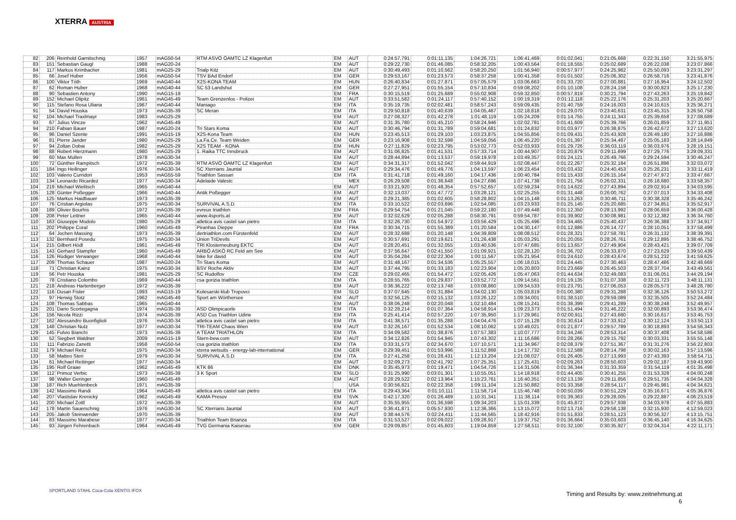XTERRA AUSTRIA
| 82 | 206 | Reinhold Garnitschnig | 1957 | mAG50-54 | RTM ASVÖ ÖAMTC LZ Klagenfurt | EM | AUT | 0:24:57,791 | 0:01:11,135 | 1:04:26,721 | 1:06:41,469 | 0:01:02,041 | 0:21:05,668 | 0:22:31,150 | 3:21:55,975 |
| 83 | 151 | Sebastian Gaugl | 1988 | mAG20-24 | | EM | AUT | 0:29:22,730 | 0:01:46,085 | 0:58:32,205 | 1:00:43,564 | 0:01:18,555 | 0:25:02,689 | 0:26:22,038 | 3:23:07,866 |
| 84 | 117 | Markus Krimbacher | 1981 | mAG25-29 | Trialp Kitz | EM | AUT | 0:30:49,493 | 0:01:10,562 | 0:58:20,250 | 1:01:56,940 | 0:00:57,977 | 0:24:25,982 | 0:25:50,093 | 3:23:31,297 |
| 85 | 66 | Josef Huber | 1956 | mAG50-54 | TSV BAd Endorf | EM | GER | 0:29:53,167 | 0:01:23,573 | 0:58:37,258 | 1:00:41,358 | 0:01:01,502 | 0:25:06,302 | 0:26:58,716 | 3:23:41,876 |
| 86 | 100 | Viktor Tóth | 1969 | mAG40-44 | X2S-KONA TEAM | EM | HUN | 0:26:40,834 | 0:01:27,871 | 0:57:05,579 | 1:03:06,663 | 0:01:33,720 | 0:27:00,881 | 0:27:16,954 | 3:24:12,502 |
| 87 | 62 | Roman Huber | 1968 | mAG40-44 | SC 53 Landshut | EM | GER | 0:27:27,951 | 0:01:55,154 | 0:57:10,834 | 0:59:08,202 | 0:01:10,108 | 0:28:24,158 | 0:30:00,823 | 3:25:17,230 |
| 88 | 90 | Sebastien Antony | 1990 | mAG15-19 | | EM | FRA | 0:30:15,519 | 0:01:25,689 | 0:55:02,908 | 0:59:32,850 | 0:00:57,819 | 0:30:21,794 | 0:27:43,263 | 3:25:19,842 |
| 89 | 152 | Michael Olipitz | 1961 | mAG45-49 | Team Grenzenlos - Polizei | EM | AUT | 0:33:51,582 | 0:01:24,117 | 0:57:40,152 | 1:00:19,319 | 0:01:12,118 | 0:25:22,176 | 0:25:31,203 | 3:25:20,667 |
| 90 | 115 | Stefano Rosa Uliana | 1967 | mAG40-44 | Maniago | EM | ITA | 0:35:19,735 | 0:02:02,481 | 0:58:57,243 | 0:59:09,435 | 0:01:40,759 | 0:24:16,003 | 0:24:10,615 | 3:25:36,271 |
| 91 | 54 | David Houska | 1973 | mAG35-39 | SC Meran | EM | ITA | 0:29:50,818 | 0:01:40,639 | 1:04:05,467 | 1:02:18,818 | 0:01:29,070 | 0:23:40,631 | 0:23:45,315 | 3:26:50,758 |
| 92 | 104 | Michael Traxlmayr | 1983 | mAG25-29 | | EM | AUT | 0:27:08,327 | 0:01:42,278 | 1:01:48,119 | 1:05:24,209 | 0:01:14,755 | 0:24:11,343 | 0:25:39,658 | 3:27:08,689 |
| 93 | 67 | Julius Vincze | 1962 | mAG45-49 | | EM | AUT | 0:31:35,780 | 0:01:45,210 | 0:58:24,946 | 1:02:02,781 | 0:01:41,609 | 0:25:39,766 | 0:26:01,859 | 3:27:11,951 |
| 94 | 210 | Fabian Bauer | 1987 | mAG20-24 | Tri Stars Koma | EM | AUT | 0:30:46,794 | 0:01:31,789 | 0:59:04,681 | 1:01:24,832 | 0:01:03,977 | 0:26:38,875 | 0:26:42,672 | 3:27:13,620 |
| 95 | 96 | Daniel Szente | 1991 | mAG15-19 | X2S-Kona Team | EM | HUN | 0:23:45,513 | 0:01:29,103 | 1:03:23,875 | 1:04:55,856 | 0:01:09,431 | 0:25:43,928 | 0:26:49,180 | 3:27:16,886 |
| 96 | 81 | Pierre Jander | 1980 | mAG25-29 | La.Fa.Ce. Team Weiden | EM | GER | 0:23:16,908 | 0:01:32,598 | 1:04:59,056 | 1:06:45,220 | 0:01:01,397 | 0:25:34,487 | 0:25:05,183 | 3:28:14,849 |
| 97 | 94 | Zoltan Dobai | 1982 | mAG25-29 | X2S TEAM - KONA | EM | HUN | 0:27:11,829 | 0:02:23,795 | 0:53:02,773 | 0:52:03,933 | 0:01:29,726 | 0:36:03,119 | 0:36:03,976 | 3:28:19,151 |
| 98 | 88 | Robert Hierzmann | 1980 | mAG25-29 | 1. Raika TTC Innsbruck | EM | AUT | 0:31:06,825 | 0:01:41,531 | 0:57:33,714 | 1:00:44,907 | 0:01:20,879 | 0:29:11,699 | 0:27:29,776 | 3:29:09,331 |
| 99 | 60 | Max Mullen | 1978 | mAG30-34 | | EM | AUT | 0:28:44,894 | 0:01:13,537 | 0:59:19,978 | 1:03:49,357 | 0:01:24,121 | 0:26:49,766 | 0:29:24,594 | 3:30:46,247 |
| 100 | 72 | Günther Rampitsch | 1972 | mAG35-39 | RTM ASVÖ ÖAMTC LZ Klagenfurt | EM | AUT | 0:34:31,317 | 0:01:52,042 | 0:59:44,919 | 1:02:08,447 | 0:01:22,267 | 0:25:32,184 | 0:26:51,896 | 3:32:03,072 |
| 101 | 184 | Ingo Heilinger | 1976 | mAG30-34 | SC Xterrians Jauntal | EM | AUT | 0:29:34,476 | 0:01:49,776 | 1:04:13,597 | 1:06:23,454 | 0:01:03,432 | 0:24:40,453 | 0:25:26,231 | 3:33:11,419 |
| 102 | 103 | Valerio Curridori | 1953 | mAG55-59 | Triathlon Sassari | EM | ITA | 0:31:41,718 | 0:01:49,160 | 1:04:17,436 | 1:00:40,784 | 0:01:15,433 | 0:26:15,164 | 0:27:47,972 | 3:33:47,667 |
| 103 | 134 | Leonardo Ricardez | 1977 | mAG30-34 | Adelaide Valestc | | MEX | 0:26:29,508 | 0:01:36,648 | 1:04:27,696 | 1:07:41,738 | 0:01:21,756 | 0:26:02,331 | 0:26:18,680 | 3:33:58,357 |
| 104 | 219 | Michael Wielitsch | 1965 | mAG40-44 | | EM | AUT | 0:33:21,920 | 0:01:48,354 | 0:57:52,657 | 1:02:59,234 | 0:01:14,622 | 0:27:43,894 | 0:29:02,914 | 3:34:03,595 |
| 105 | 128 | Günter Poßegger | 1966 | mAG40-44 | Antik Poßegger | EM | AUT | 0:32:13,037 | 0:01:47,772 | 1:03:28,121 | 1:02:25,255 | 0:01:31,448 | 0:26:00,762 | 0:27:07,013 | 3:34:33,408 |
| 106 | 125 | Markus Haidbauer | 1973 | mAG35-39 | | EM | AUT | 0:29:21,385 | 0:01:02,605 | 0:58:28,802 | 1:04:15,148 | 0:01:13,263 | 0:30:46,711 | 0:30:38,328 | 3:35:46,242 |
| 107 | 76 | Cristian Argiolas | 1975 | mAG30-34 | SURVIVAL A.S.D. | EM | ITA | 0:33:10,522 | 0:02:03,696 | 1:02:54,085 | 1:03:23,933 | 0:01:25,145 | 0:25:20,685 | 0:27:34,851 | 3:35:52,917 |
| 108 | 189 | Olivier Bourhis | 1972 | mAG35-39 | evreux triathlon | EM | FRA | 0:29:54,754 | 0:01:21,045 | 0:59:22,180 | 1:07:49,448 | 0:01:12,350 | 0:28:13,992 | 0:28:06,659 | 3:36:00,428 |
| 109 | 208 | Peter Lettner | 1965 | mAG40-44 | www.4sports.at | EM | AUT | 0:32:02,629 | 0:02:05,288 | 0:58:30,791 | 0:59:54,787 | 0:01:39,902 | 0:30:08,981 | 0:32:12,382 | 3:36:34,760 |
| 110 | 163 | Giuseppe Modolo | 1980 | mAG25-29 | atletica avis castel san pietro | EM | ITA | 0:32:26,730 | 0:01:54,972 | 1:03:56,429 | 1:05:25,496 | 0:01:34,465 | 0:25:40,437 | 0:26:36,388 | 3:37:34,917 |
| 111 | 202 | Philippe Coral | 1960 | mAG45-49 | Piranhas Dieppe | EM | FRA | 0:30:34,715 | 0:01:55,389 | 1:01:20,584 | 1:04:30,147 | 0:01:12,886 | 0:26:14,727 | 0:28:10,051 | 3:37:58,499 |
| 112 | 64 | Jochen Massing | 1973 | mAG35-39 | dertriathlon.com Fürstenfeld | EM | AUT | 0:28:32,688 | 0:01:20,148 | 1:04:39,809 | 1:08:08,512 | 0:01:28,321 | 0:27:58,781 | 0:26:31,132 | 3:38:39,391 |
| 113 | 132 | Bernhard Posedu | 1975 | mAG30-34 | Union TriDevils | EM | AUT | 0:30:57,691 | 0:02:19,621 | 1:01:26,438 | 1:05:03,291 | 0:01:20,055 | 0:28:26,761 | 0:29:12,895 | 3:38:46,752 |
| 114 | 215 | Gilbert Hödl | 1961 | mAG45-49 | TRI Klosterneuburg EKTC | EM | AUT | 0:28:20,451 | 0:01:32,055 | 1:03:40,536 | 1:07:47,685 | 0:01:13,657 | 0:27:49,904 | 0:28:43,421 | 3:39:07,709 |
| 115 | 143 | Gerhard Stampfer | 1960 | mAG45-49 | ARBÖ ASKÖ RC Feld am See | EM | AUT | 0:37:56,647 | 0:02:41,550 | 1:01:09,921 | 1:02:28,120 | 0:01:36,702 | 0:26:33,870 | 0:27:23,629 | 3:39:50,439 |
| 116 | 126 | Rüdiger Verwanger | 1968 | mAG40-44 | bike for david | EM | AUT | 0:35:04,284 | 0:02:22,304 | 1:00:11,567 | 1:05:21,954 | 0:01:24,610 | 0:28:43,674 | 0:28:51,232 | 3:41:59,625 |
| 117 | 209 | Thomas Schauer | 1987 | mAG20-24 | Tri Stars Koma | EM | AUT | 0:31:48,167 | 0:01:34,536 | 1:05:25,557 | 1:06:18,015 | 0:01:24,445 | 0:27:30,463 | 0:28:47,486 | 3:42:48,669 |
| 118 | 71 | Christian Kainz | 1975 | mAG30-34 | BSV Roche Aktiv | EM | AUT | 0:37:44,795 | 0:01:33,183 | 1:02:23,904 | 1:05:20,803 | 0:01:23,669 | 0:26:45,503 | 0:28:37,704 | 3:43:49,561 |
| 119 | 56 | Petr Houska | 1981 | mAG25-29 | SC Rudolfov | EM | CZE | 0:29:02,465 | 0:01:54,472 | 1:02:05,426 | 1:05:47,063 | 0:01:44,634 | 0:32:49,083 | 0:31:06,051 | 3:44:29,194 |
| 120 | 78 | Cristiano Colombo | 1969 | mAG40-44 | csa gorizia triathlon | EM | ITA | 0:28:55,765 | 0:01:29,837 | 1:03:52,772 | 1:09:14,561 | 0:01:19,135 | 0:31:07,338 | 0:32:11,723 | 3:48:11,131 |
| 121 | 218 | Andreas Hartenberger | 1972 | mAG35-39 | | EM | AUT | 0:36:36,222 | 0:02:13,748 | 1:03:08,860 | 1:09:54,533 | 0:01:23,791 | 0:27:06,053 | 0:28:05,573 | 3:48:28,780 |
| 122 | 116 | Dusan Fister | 1993 | mAG15-19 | Kolesarski klub Tropovci | EM | SLO | 0:37:07,645 | 0:01:31,884 | 1:04:02,130 | 1:05:03,819 | 0:01:00,380 | 0:29:31,288 | 0:32:36,126 | 3:50:53,272 |
| 123 | 97 | Herwig Stotz | 1962 | mAG45-49 | Sport am Wörthersee | EM | AUT | 0:32:56,125 | 0:02:15,132 | 1:03:26,122 | 1:09:34,001 | 0:01:38,510 | 0:29:59,089 | 0:32:35,505 | 3:52:24,484 |
| 124 | 108 | Thomas Sabbas | 1965 | mAG40-44 | | EM | AUT | 0:38:06,248 | 0:02:20,048 | 1:02:10,484 | 1:08:15,241 | 0:01:38,399 | 0:29:41,289 | 0:30:38,248 | 3:52:49,957 |
| 125 | 201 | Dario Scortegagna | 1974 | mAG35-39 | ASD Olimpicaorle | EM | ITA | 0:32:28,214 | 0:01:07,364 | 1:04:58,914 | 1:09:23,373 | 0:01:51,494 | 0:31:46,222 | 0:32:00,893 | 3:53:36,474 |
| 126 | 156 | Nicola Rizzi | 1974 | mAG35-39 | ASD Cus Triathlon Udine | EM | ITA | 0:25:41,414 | 0:02:57,220 | 1:07:35,950 | 1:17:29,961 | 0:02:00,911 | 0:27:43,680 | 0:30:16,617 | 3:53:45,753 |
| 127 | 162 | Alessandro Buonfiglioli | 1976 | mAG30-34 | atletica avis castel san pietro | EM | ITA | 0:41:38,571 | 0:01:35,288 | 1:04:04,476 | 1:07:15,128 | 0:01:30,614 | 0:27:33,912 | 0:30:12,124 | 3:53:50,113 |
| 128 | 148 | Christian Nutz | 1977 | mAG30-34 | TRI-TEAM Chaos Wien | EM | AUT | 0:32:26,167 | 0:01:52,534 | 1:08:10,062 | 1:10:49,021 | 0:01:21,877 | 0:29:57,789 | 0:30:18,893 | 3:54:56,343 |
| 129 | 145 | Fulvio Bianchi | 1973 | mAG35-39 | A TEAM TRIATHLON | EM | ITA | 0:34:09,582 | 0:01:38,876 | 1:07:57,383 | 1:10:07,777 | 0:01:34,246 | 0:28:53,314 | 0:30:37,408 | 3:54:58,586 |
| 130 | 52 | Siegbert Waldner | 2009 | mAG15-19 | Stern-bew.com | EM | AUT | 0:34:12,826 | 0:01:54,945 | 1:07:43,302 | 1:11:16,686 | 0:01:28,266 | 0:29:15,792 | 0:30:03,331 | 3:55:55,148 |
| 131 | 111 | Fabrizio Zanetti | 1958 | mAG50-54 | csa gorizia triathlon | EM | ITA | 0:33:31,573 | 0:02:34,670 | 1:07:10,571 | 1:11:34,967 | 0:02:08,379 | 0:27:51,367 | 0:31:31,276 | 3:56:22,803 |
| 132 | 179 | Michael Reitz | 1975 | mAG30-34 | xterra wetsuits - energy-lab-international | EM | GER | 0:29:39,451 | 0:01:53,996 | 1:11:52,868 | 1:14:17,732 | 0:01:12,588 | 0:28:14,798 | 0:30:02,163 | 3:57:13,596 |
| 133 | 58 | Matteo Steri | 1979 | mAG30-34 | SURVIVAL A.S.D. | EM | ITA | 0:27:41,258 | 0:01:28,431 | 1:12:13,204 | 1:21:08,027 | 0:01:26,405 | 0:27:13,993 | 0:27:43,393 | 3:58:54,711 |
| 134 | 61 | Michael Reitinger | 1977 | mAG30-34 | | EM | AUT | 0:32:09,273 | 0:02:41,792 | 1:07:25,351 | 1:17:25,431 | 0:02:09,263 | 0:28:50,603 | 0:29:02,187 | 3:59:43,900 |
| 135 | 195 | Rolf Graae | 1962 | mAG45-49 | KTK 86 | EM | DNK | 0:35:45,973 | 0:01:19,471 | 1:04:54,726 | 1:14:31,506 | 0:01:36,344 | 0:31:33,359 | 0:31:54,119 | 4:01:35,498 |
| 136 | 112 | Primoz Verbic | 1973 | mAG35-39 | 3 K Sport | EM | SLO | 0:31:25,990 | 0:03:01,301 | 1:10:55,051 | 1:14:18,918 | 0:01:44,405 | 0:30:41,255 | 0:31:53,328 | 4:04:00,248 |
| 137 | 98 | Walter Geringer | 1960 | mAG45-49 | | EM | AUT | 0:28:29,522 | 0:02:13,964 | 1:15:23,761 | 1:16:40,351 | 0:02:13,139 | 0:29:11,856 | 0:29:51,735 | 4:04:04,328 |
| 138 | 187 | Rich Muehlenbeck | 1971 | mAG35-39 | | | USA | 0:30:56,821 | 0:02:22,358 | 1:09:11,104 | 1:21:50,882 | 0:01:33,358 | 0:28:54,117 | 0:29:45,981 | 4:04:34,621 |
| 139 | 142 | Massimo Randi | 1964 | mAG45-49 | atletica avis castel san pietro | EM | ITA | 0:29:43,364 | 0:01:10,111 | 1:11:58,714 | 1:15:46,748 | 0:00:50,039 | 0:30:51,229 | 0:35:16,671 | 4:05:36,876 |
| 140 | 207 | Vlastislav Krenický | 1962 | mAG45-49 | KAMA Presov | EM | SVK | 0:42:17,320 | 0:01:26,489 | 1:10:31,341 | 1:11:38,114 | 0:01:39,363 | 0:29:28,005 | 0:29:22,887 | 4:06:23,519 |
| 141 | 200 | Michael Zottl | 1972 | mAG35-39 | | EM | AUT | 0:35:55,955 | 0:01:36,598 | 1:09:34,203 | 1:15:01,339 | 0:01:45,872 | 0:29:57,938 | 0:34:03,978 | 4:07:55,883 |
| 142 | 178 | Martin Sauerschnig | 1976 | mAG30-34 | SC Xterrians Jauntal | EM | AUT | 0:36:41,871 | 0:05:57,930 | 1:12:36,366 | 1:13:15,072 | 0:02:13,716 | 0:29:58,138 | 0:32:15,930 | 4:12:59,023 |
| 143 | 205 | Jakob Steinwender | 1970 | mAG35-39 | | EM | AUT | 0:38:44,576 | 0:02:24,411 | 1:11:44,565 | 1:18:42,916 | 0:01:51,833 | 0:28:51,123 | 0:30:56,327 | 4:13:15,751 |
| 144 | 83 | Massimo Marabese | 1977 | mAG30-34 | Triathlon Team Brianza | EM | ITA | 0:31:53,527 | 0:02:09,022 | 1:09:28,917 | 1:19:37,752 | 0:01:36,664 | 0:35:03,603 | 0:36:45,140 | 4:16:34,625 |
| 145 | 93 | Jürgen Fehrenbach | 1964 | mAG45-49 | TVG Germania Kaiserau | EM | GER | 0:29:09,857 | 0:01:45,603 | 1:19:04,859 | 1:27:58,511 | 0:01:32,100 | 0:30:35,927 | 0:32:04,314 | 4:22:11,171 |
SPORTLAND STAHL Coca-Cola XENTIS IFOX
Timing and Results by: www.zeitnehmung.at
6